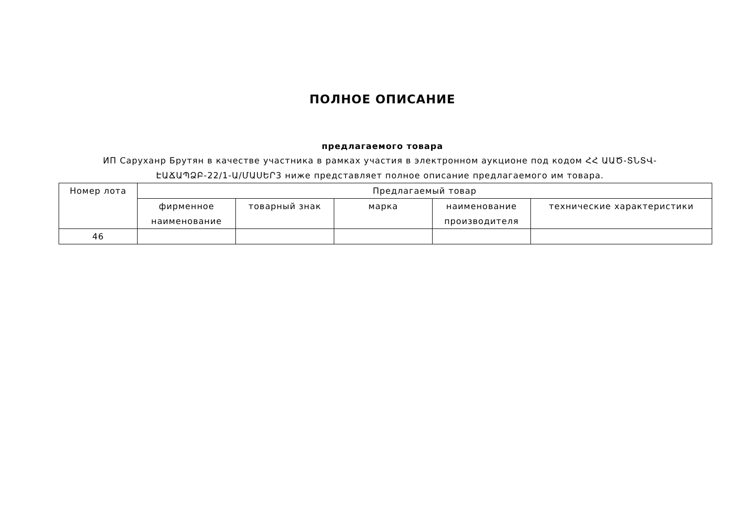ПОЛНОЕ ОПИСАНИЕ
предлагаемого товара
ИП Саруханр Брутян в качестве участника в рамках участия в электронном аукционе под кодом ՀՀ ԱԱԾ-ՏՆՏՎ-ԷԱՃԱՊՁԲ-22/1-Ա/ՄԱՍԵՐ3 ниже представляет полное описание предлагаемого им товара.
| Номер лота | Предлагаемый товар | | | | |
| --- | --- | --- | --- | --- | --- |
| | фирменное наименование | товарный знак | марка | наименование производителя | технические характеристики |
| 46 | | | | | |